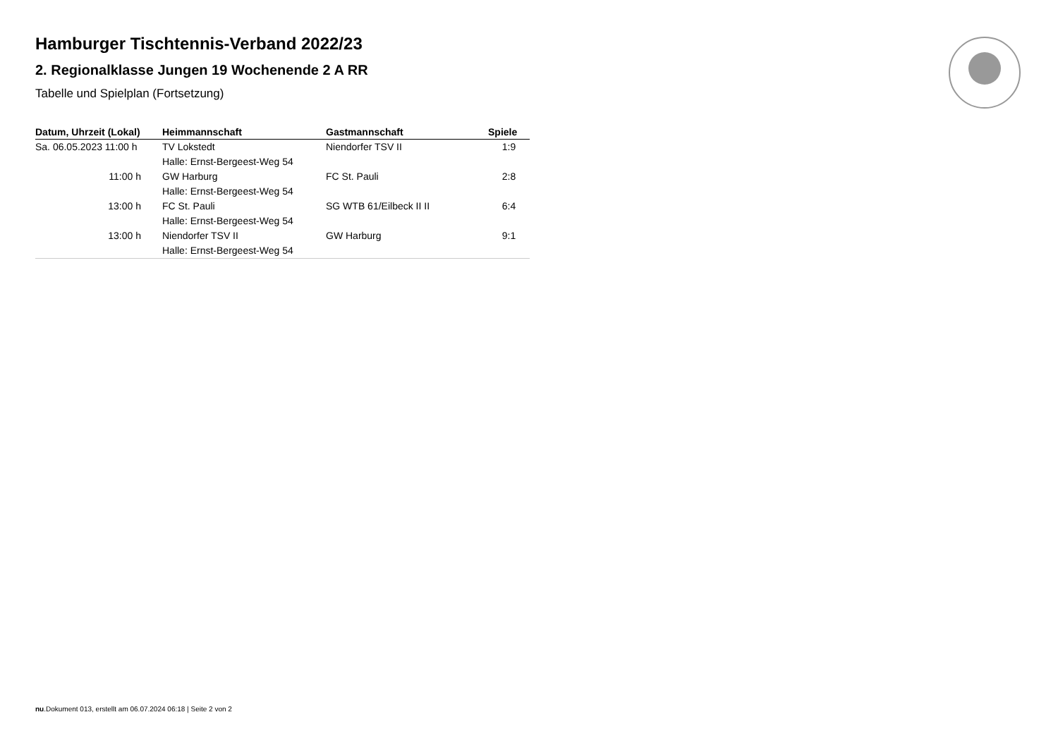Hamburger Tischtennis-Verband 2022/23
2. Regionalklasse Jungen 19 Wochenende 2 A RR
Tabelle und Spielplan (Fortsetzung)
| Datum, Uhrzeit (Lokal) | Heimmannschaft | Gastmannschaft | Spiele |
| --- | --- | --- | --- |
| Sa. 06.05.2023 11:00 h | TV Lokstedt | Niendorfer TSV II | 1:9 |
| | Halle: Ernst-Bergeest-Weg 54 | | |
| 11:00 h | GW Harburg | FC St. Pauli | 2:8 |
| | Halle: Ernst-Bergeest-Weg 54 | | |
| 13:00 h | FC St. Pauli | SG WTB 61/Eilbeck II II | 6:4 |
| | Halle: Ernst-Bergeest-Weg 54 | | |
| 13:00 h | Niendorfer TSV II | GW Harburg | 9:1 |
| | Halle: Ernst-Bergeest-Weg 54 | | |
nu.Dokument 013, erstellt am 06.07.2024 06:18 | Seite 2 von 2